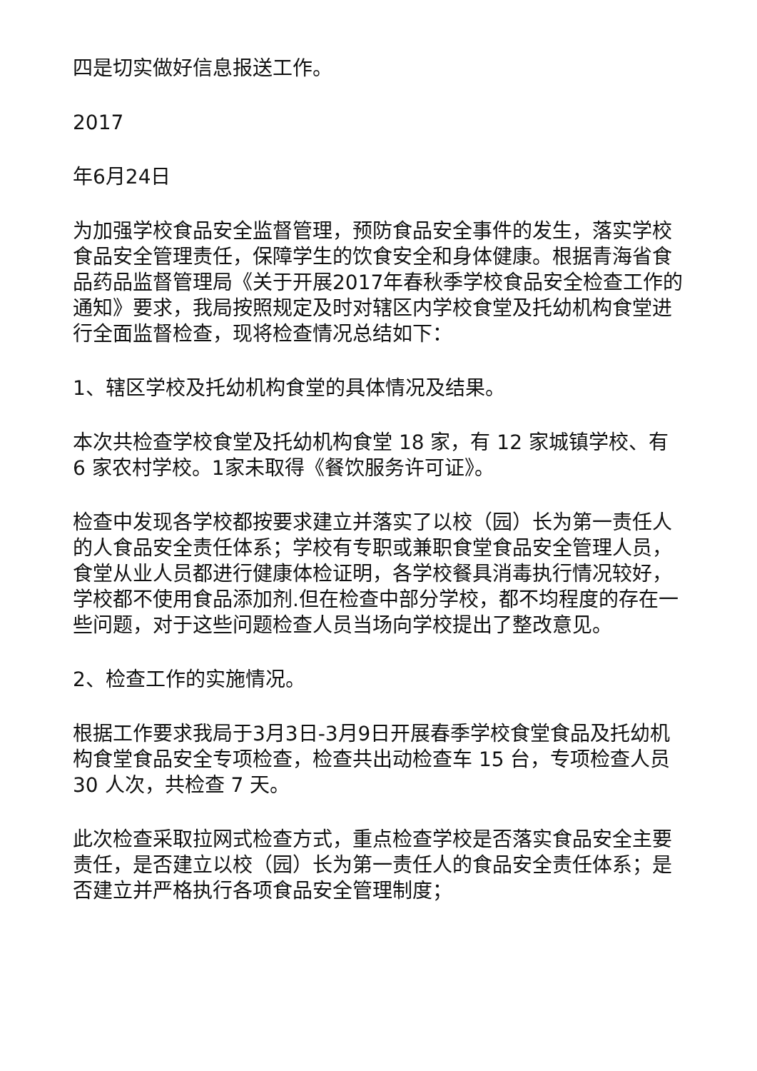四是切实做好信息报送工作。
2017
年6月24日
为加强学校食品安全监督管理，预防食品安全事件的发生，落实学校食品安全管理责任，保障学生的饮食安全和身体健康。根据青海省食品药品监督管理局《关于开展2017年春秋季学校食品安全检查工作的通知》要求，我局按照规定及时对辖区内学校食堂及托幼机构食堂进行全面监督检查，现将检查情况总结如下：
1、辖区学校及托幼机构食堂的具体情况及结果。
本次共检查学校食堂及托幼机构食堂 18 家，有 12 家城镇学校、有 6 家农村学校。1家未取得《餐饮服务许可证》。
检查中发现各学校都按要求建立并落实了以校（园）长为第一责任人的人食品安全责任体系；学校有专职或兼职食堂食品安全管理人员，食堂从业人员都进行健康体检证明，各学校餐具消毒执行情况较好，学校都不使用食品添加剂.但在检查中部分学校，都不均程度的存在一些问题，对于这些问题检查人员当场向学校提出了整改意见。
2、检查工作的实施情况。
根据工作要求我局于3月3日-3月9日开展春季学校食堂食品及托幼机构食堂食品安全专项检查，检查共出动检查车 15 台，专项检查人员 30 人次，共检查 7 天。
此次检查采取拉网式检查方式，重点检查学校是否落实食品安全主要责任，是否建立以校（园）长为第一责任人的食品安全责任体系；是否建立并严格执行各项食品安全管理制度；